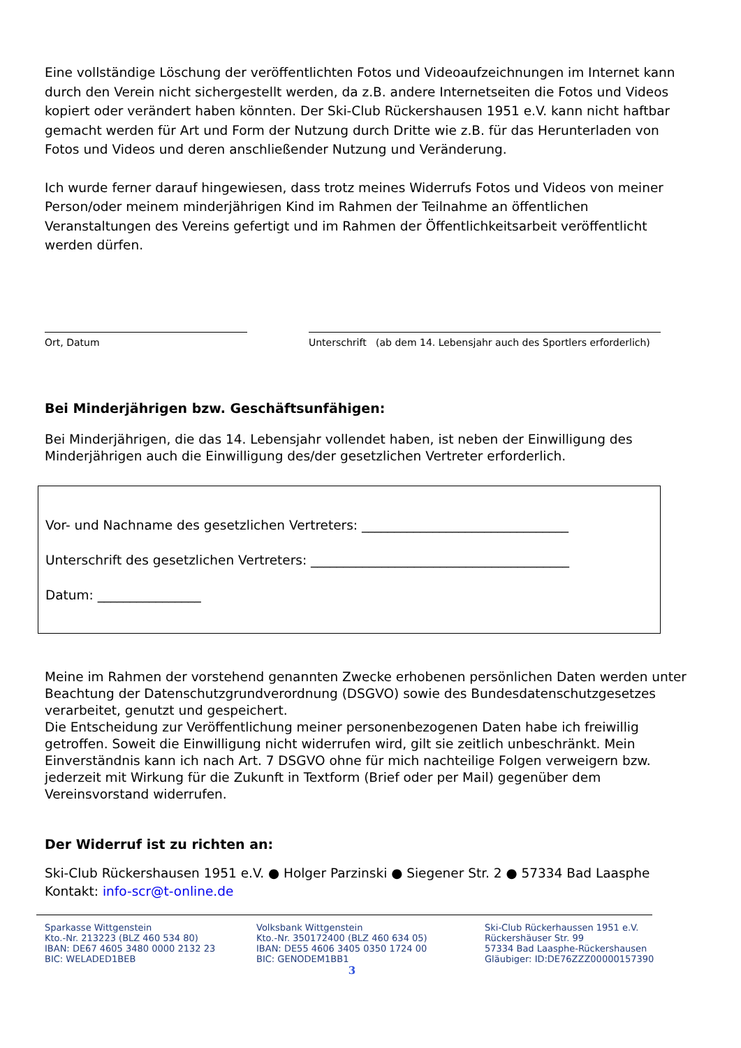Eine vollständige Löschung der veröffentlichten Fotos und Videoaufzeichnungen im Internet kann durch den Verein nicht sichergestellt werden, da z.B. andere Internetseiten die Fotos und Videos kopiert oder verändert haben könnten. Der Ski-Club Rückershausen 1951 e.V. kann nicht haftbar gemacht werden für Art und Form der Nutzung durch Dritte wie z.B. für das Herunterladen von Fotos und Videos und deren anschließender Nutzung und Veränderung.
Ich wurde ferner darauf hingewiesen, dass trotz meines Widerrufs Fotos und Videos von meiner Person/oder meinem minderjährigen Kind im Rahmen der Teilnahme an öffentlichen Veranstaltungen des Vereins gefertigt und im Rahmen der Öffentlichkeitsarbeit veröffentlicht werden dürfen.
Ort, Datum Unterschrift (ab dem 14. Lebensjahr auch des Sportlers erforderlich)
Bei Minderjährigen bzw. Geschäftsunfähigen:
Bei Minderjährigen, die das 14. Lebensjahr vollendet haben, ist neben der Einwilligung des Minderjährigen auch die Einwilligung des/der gesetzlichen Vertreter erforderlich.
Vor- und Nachname des gesetzlichen Vertreters: ________________________________
Unterschrift des gesetzlichen Vertreters: ________________________________________
Datum: ________________
Meine im Rahmen der vorstehend genannten Zwecke erhobenen persönlichen Daten werden unter Beachtung der Datenschutzgrundverordnung (DSGVO) sowie des Bundesdatenschutzgesetzes verarbeitet, genutzt und gespeichert.
Die Entscheidung zur Veröffentlichung meiner personenbezogenen Daten habe ich freiwillig getroffen. Soweit die Einwilligung nicht widerrufen wird, gilt sie zeitlich unbeschränkt. Mein Einverständnis kann ich nach Art. 7 DSGVO ohne für mich nachteilige Folgen verweigern bzw. jederzeit mit Wirkung für die Zukunft in Textform (Brief oder per Mail) gegenüber dem Vereinsvorstand widerrufen.
Der Widerruf ist zu richten an:
Ski-Club Rückershausen 1951 e.V. ● Holger Parzinski ● Siegener Str. 2 ● 57334 Bad Laasphe
Kontakt: info-scr@t-online.de
Sparkasse Wittgenstein
Kto.-Nr. 213223 (BLZ 460 534 80)
IBAN: DE67 4605 3480 0000 2132 23
BIC: WELADED1BEB
Volksbank Wittgenstein
Kto.-Nr. 350172400 (BLZ 460 634 05)
IBAN: DE55 4606 3405 0350 1724 00
BIC: GENODEM1BB1
Ski-Club Rückerhaussen 1951 e.V.
Rückershäuser Str. 99
57334 Bad Laasphe-Rückershausen
Gläubiger: ID:DE76ZZZ00000157390
3